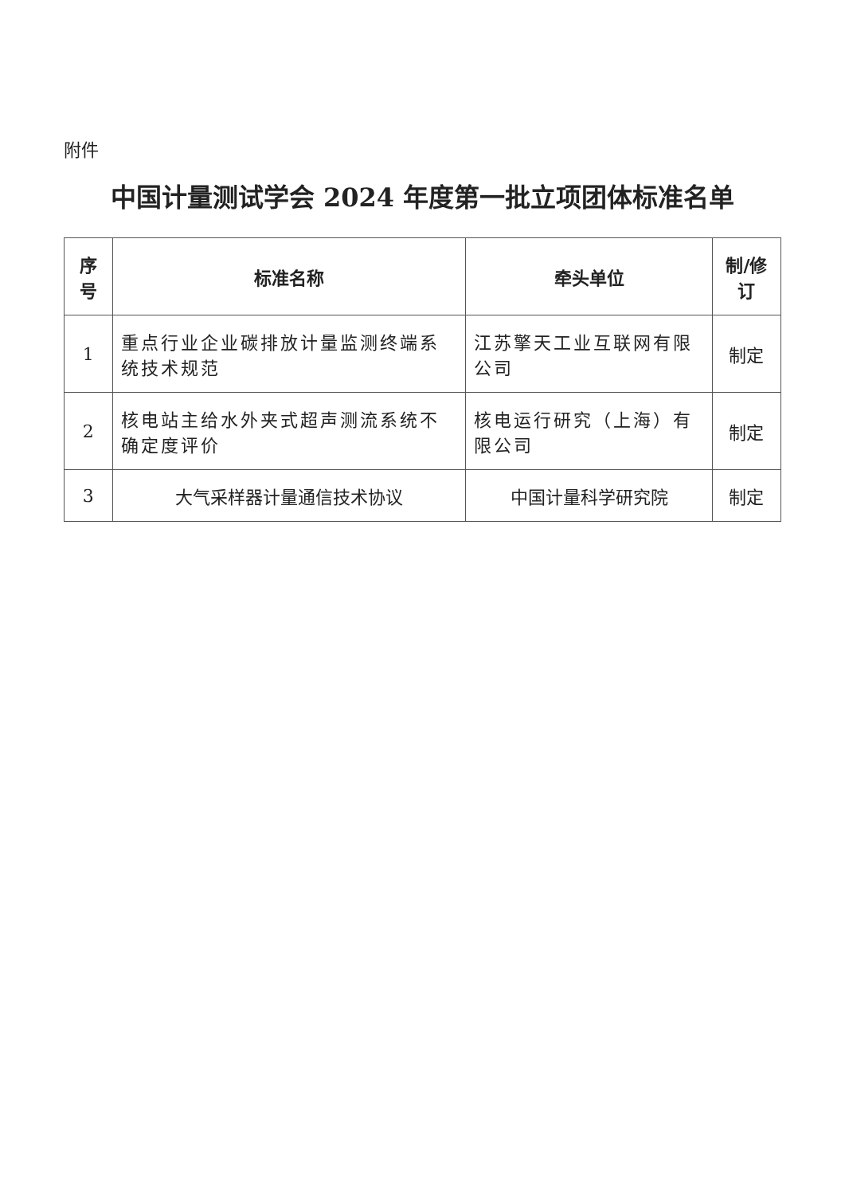附件
中国计量测试学会 2024 年度第一批立项团体标准名单
| 序号 | 标准名称 | 牵头单位 | 制/修订 |
| --- | --- | --- | --- |
| 1 | 重点行业企业碳排放计量监测终端系统技术规范 | 江苏擎天工业互联网有限公司 | 制定 |
| 2 | 核电站主给水外夹式超声测流系统不确定度评价 | 核电运行研究（上海）有限公司 | 制定 |
| 3 | 大气采样器计量通信技术协议 | 中国计量科学研究院 | 制定 |